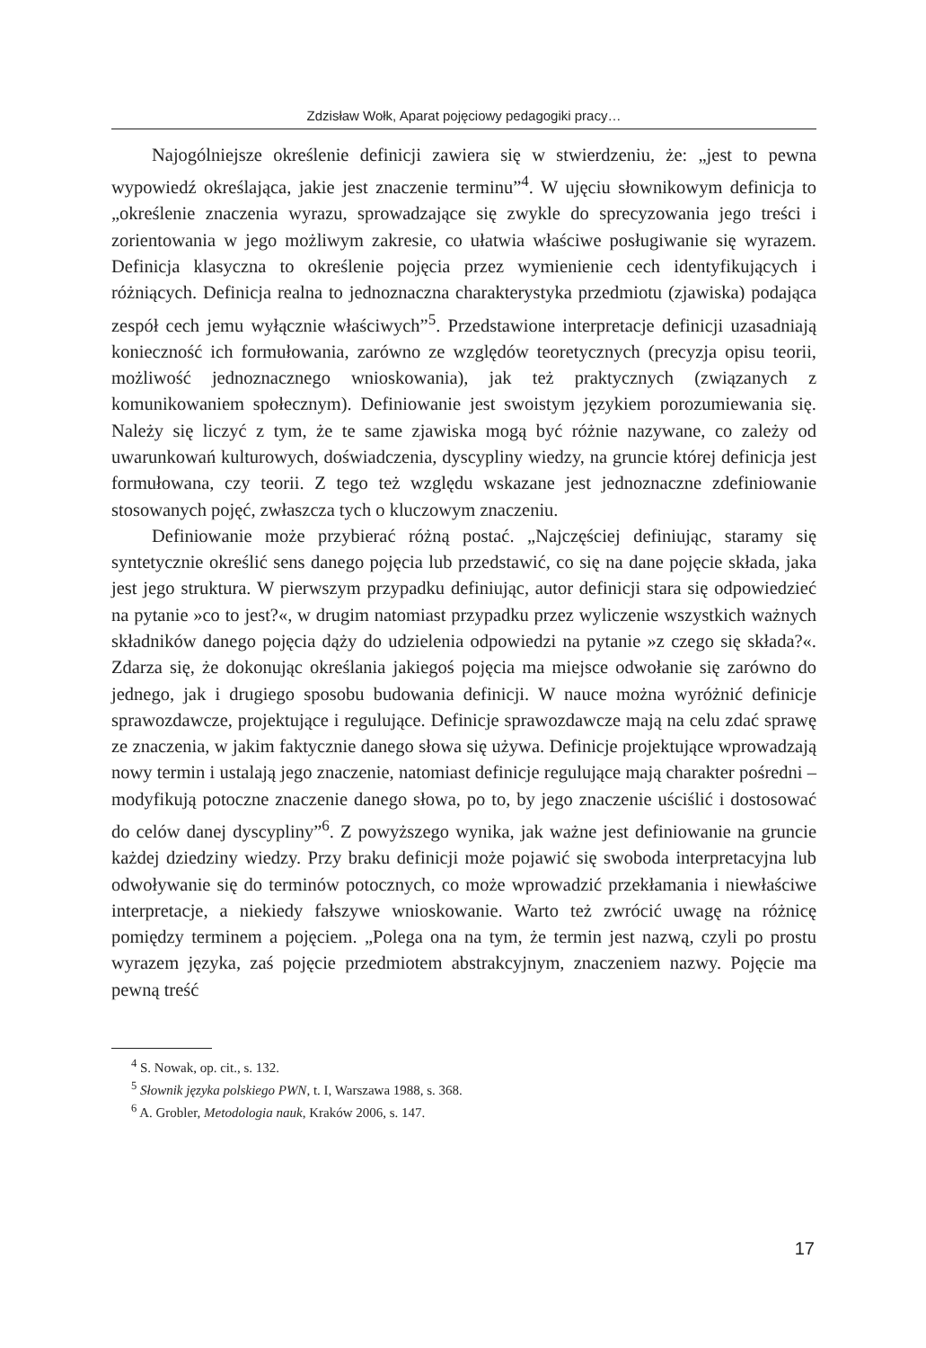Zdzisław Wołk, Aparat pojęciowy pedagogiki pracy…
Najogólniejsze określenie definicji zawiera się w stwierdzeniu, że: „jest to pewna wypowiedź określająca, jakie jest znaczenie terminu”<sup>4</sup>. W ujęciu słownikowym definicja to „określenie znaczenia wyrazu, sprowadzające się zwykle do sprecyzowania jego treści i zorientowania w jego możliwym zakresie, co ułatwia właściwe posługiwanie się wyrazem. Definicja klasyczna to określenie pojęcia przez wymienienie cech identyfikujących i różniących. Definicja realna to jednoznaczna charakterystyka przedmiotu (zjawiska) podająca zespół cech jemu wyłącznie właściwych”<sup>5</sup>. Przedstawione interpretacje definicji uzasadniają konieczność ich formułowania, zarówno ze względów teoretycznych (precyzja opisu teorii, możliwość jednoznacznego wnioskowania), jak też praktycznych (związanych z komunikowaniem społecznym). Definiowanie jest swoistym językiem porozumiewania się. Należy się liczyć z tym, że te same zjawiska mogą być różnie nazywane, co zależy od uwarunkowań kulturowych, doświadczenia, dyscypliny wiedzy, na gruncie której definicja jest formułowana, czy teorii. Z tego też względu wskazane jest jednoznaczne zdefiniowanie stosowanych pojęć, zwłaszcza tych o kluczowym znaczeniu.
Definiowanie może przybierać różną postać. „Najczęściej definiując, staramy się syntetycznie określić sens danego pojęcia lub przedstawić, co się na dane pojęcie składa, jaka jest jego struktura. W pierwszym przypadku definiując, autor definicji stara się odpowiedzieć na pytanie »co to jest?«, w drugim natomiast przypadku przez wyliczenie wszystkich ważnych składników danego pojęcia dąży do udzielenia odpowiedzi na pytanie »z czego się składa?«. Zdarza się, że dokonując określania jakiegoś pojęcia ma miejsce odwołanie się zarówno do jednego, jak i drugiego sposobu budowania definicji. W nauce można wyróżnić definicje sprawozdawcze, projektujące i regulujące. Definicje sprawozdawcze mają na celu zdać sprawę ze znaczenia, w jakim faktycznie danego słowa się używa. Definicje projektujące wprowadzają nowy termin i ustalają jego znaczenie, natomiast definicje regulujące mają charakter pośredni – modyfikują potoczne znaczenie danego słowa, po to, by jego znaczenie uściślić i dostosować do celów danej dyscypliny”<sup>6</sup>. Z powyższego wynika, jak ważne jest definiowanie na gruncie każdej dziedziny wiedzy. Przy braku definicji może pojawić się swoboda interpretacyjna lub odwoływanie się do terminów potocznych, co może wprowadzić przekłamania i niewłaściwe interpretacje, a niekiedy fałszywe wnioskowanie. Warto też zwrócić uwagę na różnicę pomiędzy terminem a pojęciem. „Polega ona na tym, że termin jest nazwą, czyli po prostu wyrazem języka, zaś pojęcie przedmiotem abstrakcyjnym, znaczeniem nazwy. Pojęcie ma pewną treść
<sup>4</sup> S. Nowak, op. cit., s. 132.
<sup>5</sup> Słownik języka polskiego PWN, t. I, Warszawa 1988, s. 368.
<sup>6</sup> A. Grobler, Metodologia nauk, Kraków 2006, s. 147.
17